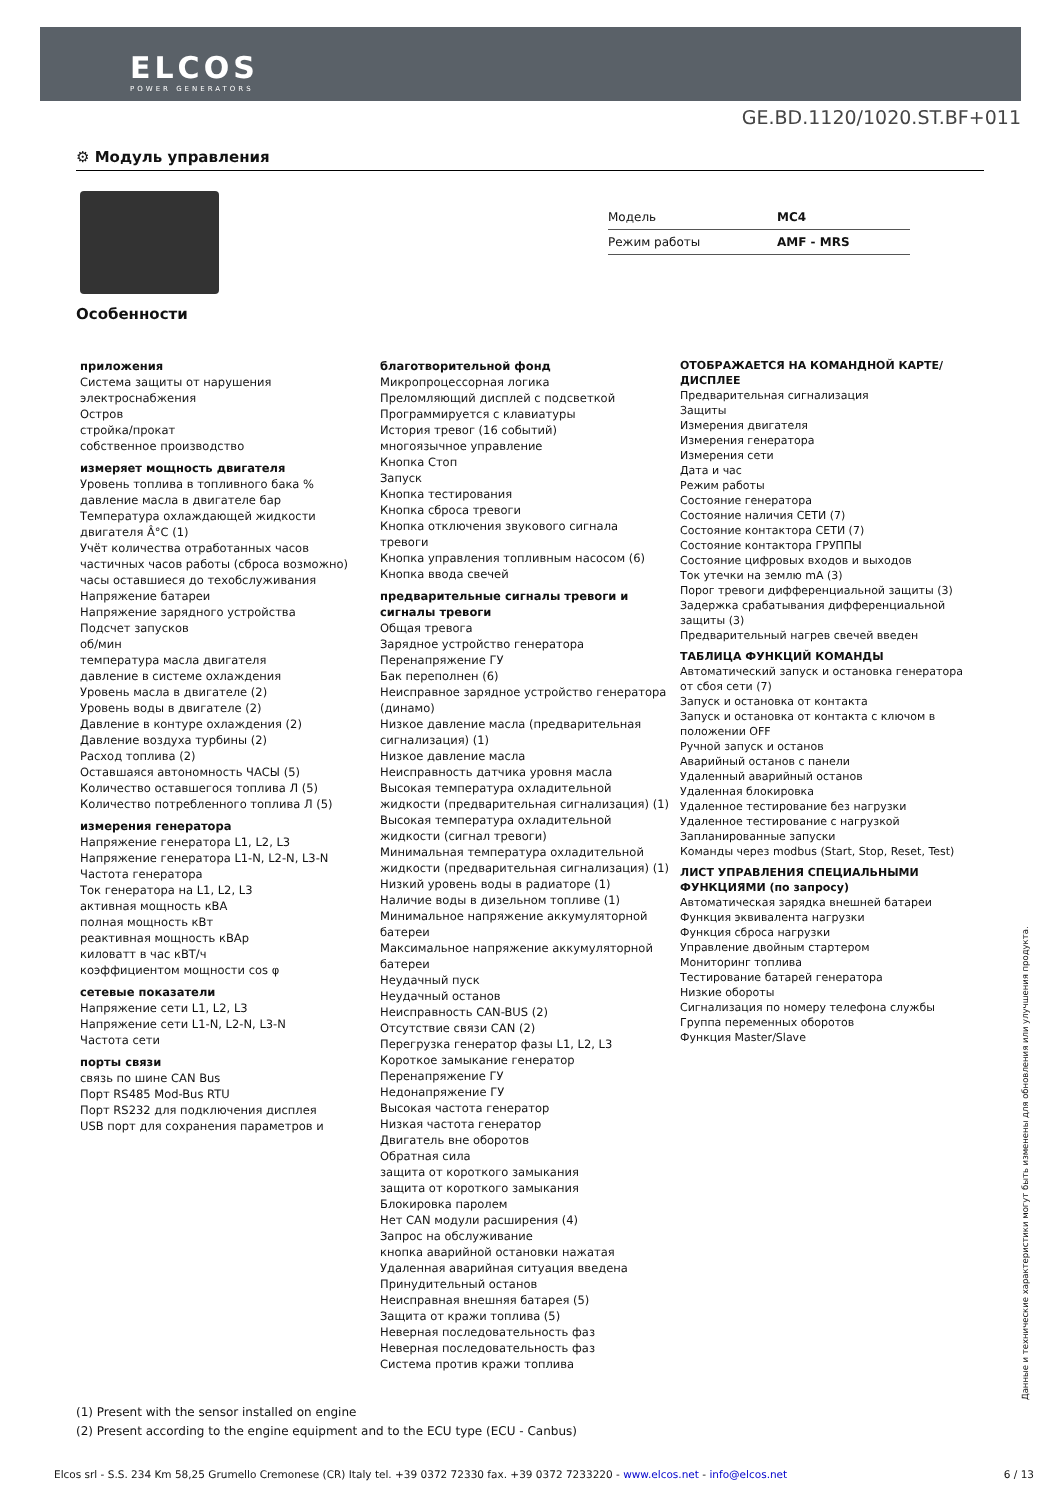ELCOS
POWER GENERATORS
GE.BD.1120/1020.ST.BF+011
⚙ Модуль управления
| Модель | MC4 |
| Режим работы | AMF - MRS |
Особенности
приложения
Система защиты от нарушения электроснабжения
Остров
стройка/прокат
собственное производство
измеряет мощность двигателя
Уровень топлива в топливного бака %
давление масла в двигателе бар
Температура охлаждающей жидкости двигателя Â°C (1)
Учёт количества отработанных часов
частичных часов работы (сброса возможно)
часы оставшиеся до техобслуживания
Напряжение батареи
Напряжение зарядного устройства
Подсчет запусков
об/мин
температура масла двигателя
давление в системе охлаждения
Уровень масла в двигателе (2)
Уровень воды в двигателе (2)
Давление в контуре охлаждения (2)
Давление воздуха турбины (2)
Расход топлива (2)
Оставшаяся автономность ЧАСЫ (5)
Количество оставшегося топлива Л (5)
Количество потребленного топлива Л (5)
измерения генератора
Напряжение генератора L1, L2, L3
Напряжение генератора L1-N, L2-N, L3-N
Частота генератора
Ток генератора на L1, L2, L3
активная мощность кВА
полная мощность кВт
реактивная мощность кВАр
киловатт в час кВТ/ч
коэффициентом мощности cos φ
сетевые показатели
Напряжение сети L1, L2, L3
Напряжение сети L1-N, L2-N, L3-N
Частота сети
порты связи
связь по шине CAN Bus
Порт RS485 Mod-Bus RTU
Порт RS232 для подключения дисплея
USB порт для сохранения параметров и
благотворительной фонд
Микропроцессорная логика
Преломляющий дисплей с подсветкой
Программируется с клавиатуры
История тревог (16 событий)
многоязычное управление
Кнопка Стоп
Запуск
Кнопка тестирования
Кнопка сброса тревоги
Кнопка отключения звукового сигнала тревоги
Кнопка управления топливным насосом (6)
Кнопка ввода свечей
предварительные сигналы тревоги и сигналы тревоги
Общая тревога
Зарядное устройство генератора
Перенапряжение ГУ
Бак переполнен (6)
Неисправное зарядное устройство генератора (динамо)
Низкое давление масла (предварительная сигнализация) (1)
Низкое давление масла
Неисправность датчика уровня масла
Высокая температура охладительной жидкости (предварительная сигнализация) (1)
Высокая температура охладительной жидкости (сигнал тревоги)
Минимальная температура охладительной жидкости (предварительная сигнализация) (1)
Низкий уровень воды в радиаторе (1)
Наличие воды в дизельном топливе (1)
Минимальное напряжение аккумуляторной батереи
Максимальное напряжение аккумуляторной батереи
Неудачный пуск
Неудачный останов
Неисправность CAN-BUS (2)
Отсутствие связи CAN (2)
Перегрузка генератор фазы L1, L2, L3
Короткое замыкание генератор
Перенапряжение ГУ
Недонапряжение ГУ
Высокая частота генератор
Низкая частота генератор
Двигатель вне оборотов
Обратная сила
защита от короткого замыкания
защита от короткого замыкания
Блокировка паролем
Нет CAN модули расширения (4)
Запрос на обслуживание
кнопка аварийной остановки нажатая
Удаленная аварийная ситуация введена
Принудительный останов
Неисправная внешняя батарея (5)
Защита от кражи топлива (5)
Неверная последовательность фаз
Неверная последовательность фаз
Система против кражи топлива
ОТОБРАЖАЕТСЯ НА КОМАНДНОЙ КАРТЕ/ДИСПЛЕЕ
Предварительная сигнализация
Защиты
Измерения двигателя
Измерения генератора
Измерения сети
Дата и час
Режим работы
Состояние генератора
Состояние наличия СЕТИ (7)
Состояние контактора СЕТИ (7)
Состояние контактора ГРУППЫ
Состояние цифровых входов и выходов
Ток утечки на землю mA (3)
Порог тревоги дифференциальной защиты (3)
Задержка срабатывания дифференциальной защиты (3)
Предварительный нагрев свечей введен
ТАБЛИЦА ФУНКЦИЙ КОМАНДЫ
Автоматический запуск и остановка генератора от сбоя сети (7)
Запуск и остановка от контакта
Запуск и остановка от контакта с ключом в положении OFF
Ручной запуск и останов
Аварийный останов с панели
Удаленный аварийный останов
Удаленная блокировка
Удаленное тестирование без нагрузки
Удаленное тестирование с нагрузкой
Запланированные запуски
Команды через modbus (Start, Stop, Reset, Test)
ЛИСТ УПРАВЛЕНИЯ СПЕЦИАЛЬНЫМИ ФУНКЦИЯМИ (по запросу)
Автоматическая зарядка внешней батареи
Функция эквивалента нагрузки
Функция сброса нагрузки
Управление двойным стартером
Мониторинг топлива
Тестирование батарей генератора
Низкие обороты
Сигнализация по номеру телефона службы
Группа переменных оборотов
Функция Master/Slave
Данные и технические характеристики могут быть изменены для обновления или улучшения продукта.
(1) Present with the sensor installed on engine
(2) Present according to the engine equipment and to the ECU type (ECU - Canbus)
Elcos srl - S.S. 234 Km 58,25 Grumello Cremonese (CR) Italy tel. +39 0372 72330 fax. +39 0372 7233220 - www.elcos.net - info@elcos.net 6 / 13